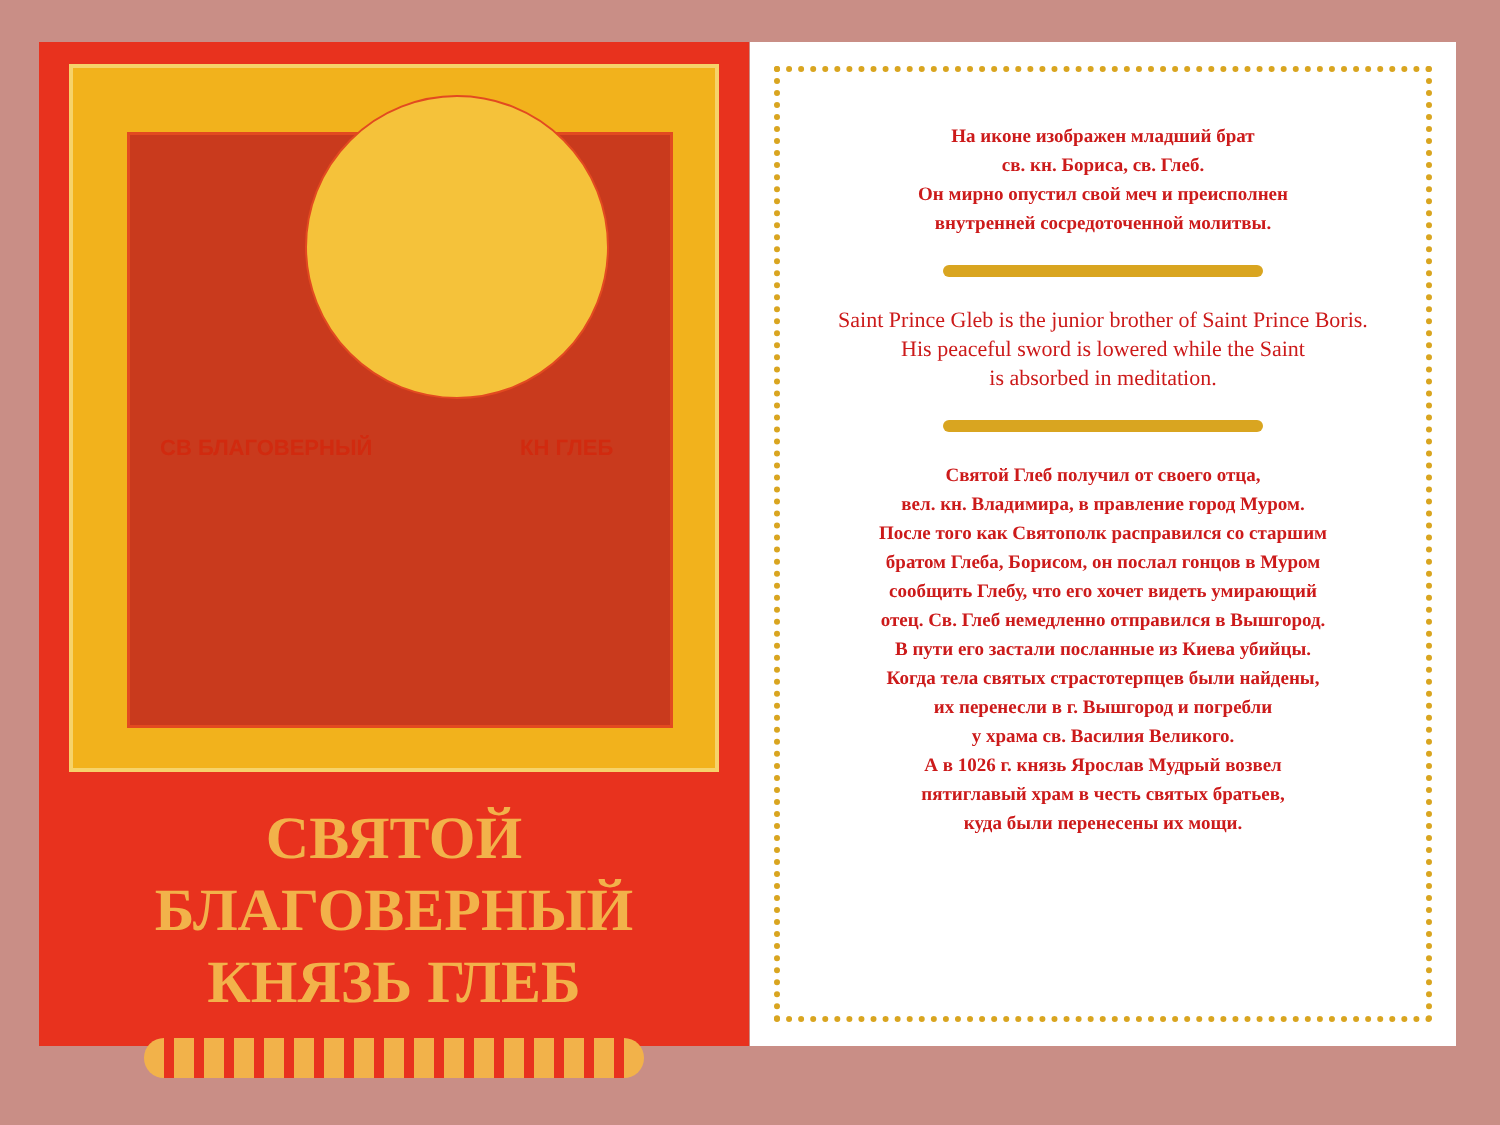СВ БЛАГОВЕРНЫЙ КН ГЛЕБ
СВЯТОЙ БЛАГОВЕРНЫЙ
КНЯЗЬ ГЛЕБ
На иконе изображен младший брат
св. кн. Бориса, св. Глеб.
Он мирно опустил свой меч и преисполнен
внутренней сосредоточенной молитвы.
Saint Prince Gleb is the junior brother of Saint Prince Boris.
His peaceful sword is lowered while the Saint
is absorbed in meditation.
Святой Глеб получил от своего отца,
вел. кн. Владимира, в правление город Муром.
После того как Святополк расправился со старшим
братом Глеба, Борисом, он послал гонцов в Муром
сообщить Глебу, что его хочет видеть умирающий
отец. Св. Глеб немедленно отправился в Вышгород.
В пути его застали посланные из Киева убийцы.
Когда тела святых страстотерпцев были найдены,
их перенесли в г. Вышгород и погребли
у храма св. Василия Великого.
А в 1026 г. князь Ярослав Мудрый возвел
пятиглавый храм в честь святых братьев,
куда были перенесены их мощи.